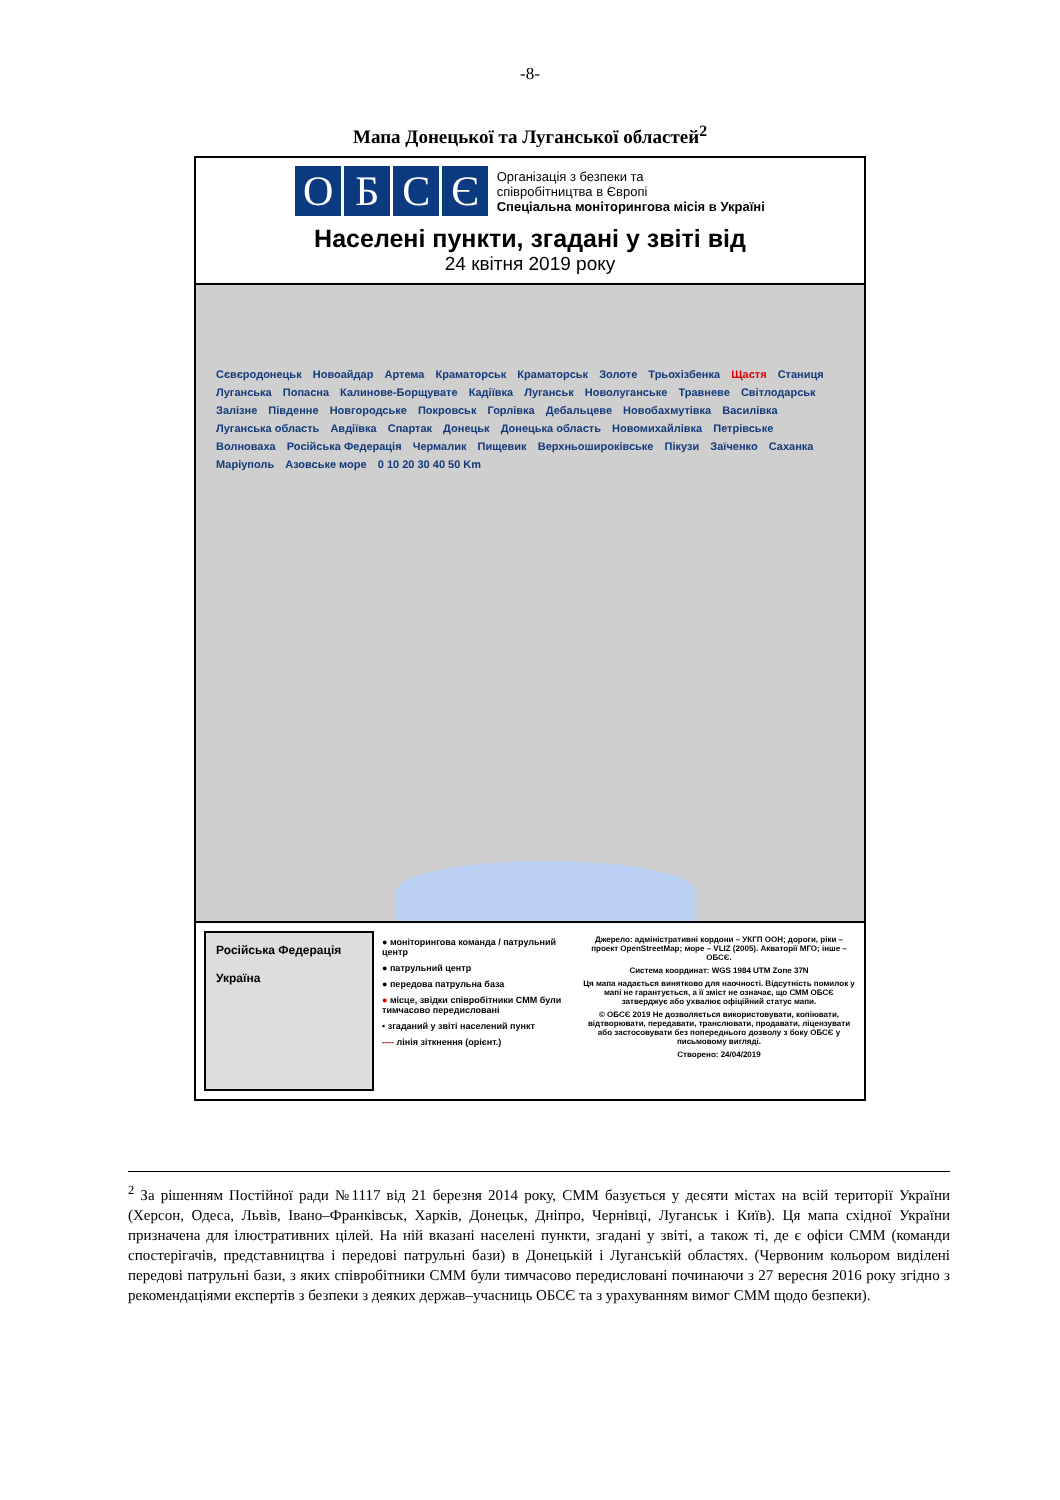-8-
Мапа Донецької та Луганської областей<sup>2</sup>
ОБСЄ
Організація з безпеки та
співробітництва в Європі
Спеціальна моніторингова місія в Україні
Населені пункти, згадані у звіті від
24 квітня 2019 року
Сєвєродонецьк Новоайдар Артема Краматорськ Краматорськ Золоте Трьохізбенка Щастя Станиця Луганська Попасна Калинове-Борщувате Кадіївка Луганськ Новолуганське Травневе Світлодарськ Залізне Південне Новгородське Покровськ Горлівка Дебальцеве Новобахмутівка Василівка Луганська область Авдіївка Спартак Донецьк Донецька область Новомихайлівка Петрівське Волноваха Російська Федерація Чермалик Пищевик Верхньошироківське Пікузи Заїченко Саханка Маріуполь Азовське море 0 10 20 30 40 50 Km
Російська Федерація
Україна
● моніторингова команда / патрульний центр
● патрульний центр
● передова патрульна база
● місце, звідки співробітники СММ були тимчасово передисловані
• згаданий у звіті населений пункт
---- лінія зіткнення (орієнт.)
Джерело: адміністративні кордони – УКГП ООН; дороги, ріки – проект OpenStreetMap; море – VLIZ (2005). Акваторії МГО; інше – ОБСЄ.
Система координат: WGS 1984 UTM Zone 37N
Ця мапа надається винятково для наочності. Відсутність помилок у мапі не гарантується, а її зміст не означає, що СММ ОБСЄ затверджує або ухвалює офіційний статус мапи.
© ОБСЄ 2019 Не дозволяється використовувати, копіювати, відтворювати, передавати, транслювати, продавати, ліцензувати або застосовувати без попереднього дозволу з боку ОБСЄ у письмовому вигляді.
Створено: 24/04/2019
<sup>2</sup> За рішенням Постійної ради №1117 від 21 березня 2014 року, СММ базується у десяти містах на всій території України (Херсон, Одеса, Львів, Івано–Франківськ, Харків, Донецьк, Дніпро, Чернівці, Луганськ і Київ). Ця мапа східної України призначена для ілюстративних цілей. На ній вказані населені пункти, згадані у звіті, а також ті, де є офіси СММ (команди спостерігачів, представництва і передові патрульні бази) в Донецькій і Луганській областях. (Червоним кольором виділені передові патрульні бази, з яких співробітники СММ були тимчасово передисловані починаючи з 27 вересня 2016 року згідно з рекомендаціями експертів з безпеки з деяких держав–учасниць ОБСЄ та з урахуванням вимог СММ щодо безпеки).